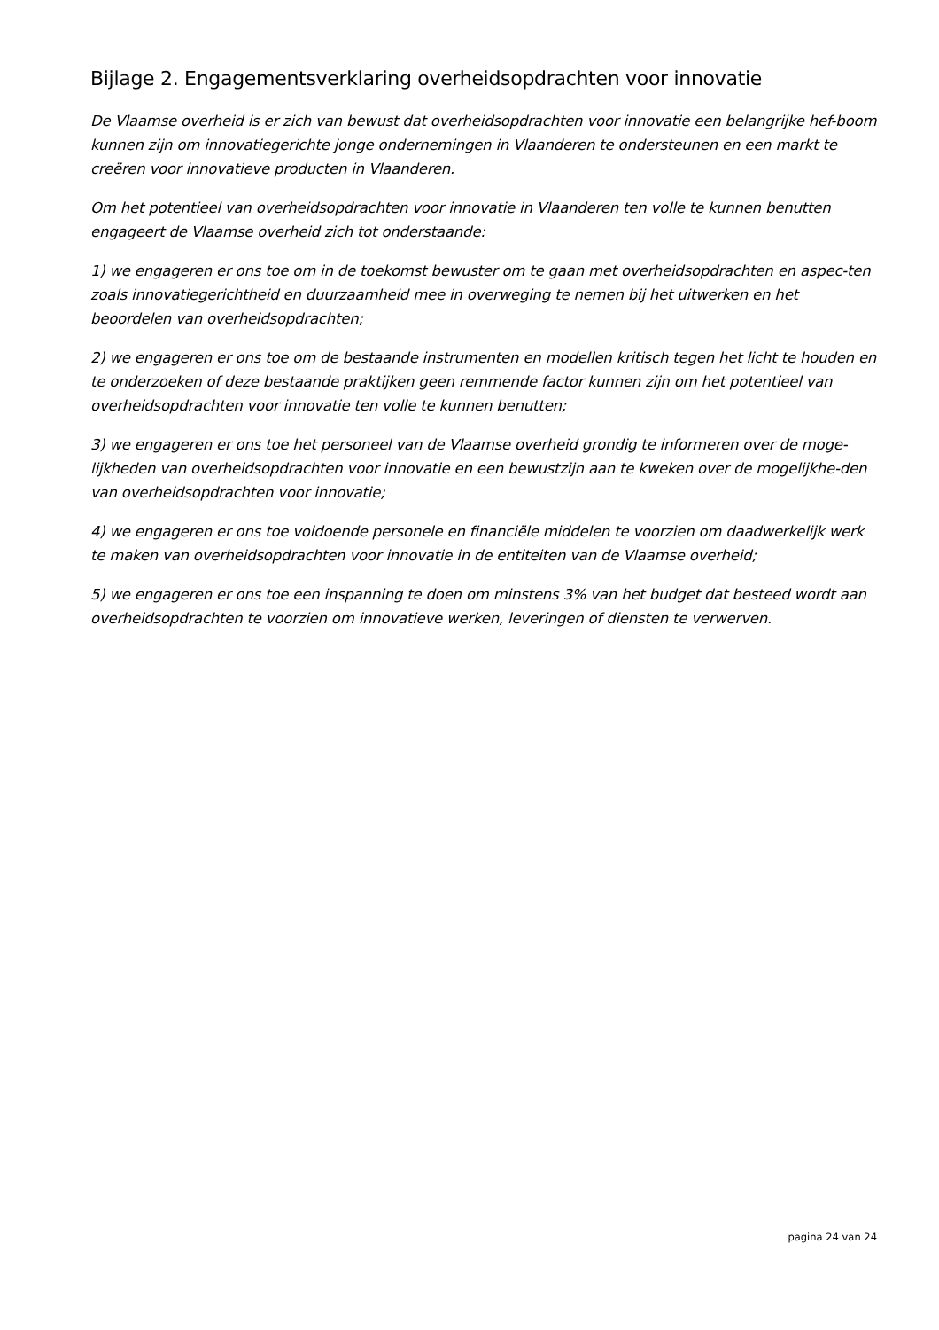Bijlage 2. Engagementsverklaring overheidsopdrachten voor innovatie
De Vlaamse overheid is er zich van bewust dat overheidsopdrachten voor innovatie een belangrijke hef-boom kunnen zijn om innovatiegerichte jonge ondernemingen in Vlaanderen te ondersteunen en een markt te creëren voor innovatieve producten in Vlaanderen.
Om het potentieel van overheidsopdrachten voor innovatie in Vlaanderen ten volle te kunnen benutten engageert de Vlaamse overheid zich tot onderstaande:
1) we engageren er ons toe om in de toekomst bewuster om te gaan met overheidsopdrachten en aspec-ten zoals innovatiegerichtheid en duurzaamheid mee in overweging te nemen bij het uitwerken en het beoordelen van overheidsopdrachten;
2) we engageren er ons toe om de bestaande instrumenten en modellen kritisch tegen het licht te houden en te onderzoeken of deze bestaande praktijken geen remmende factor kunnen zijn om het potentieel van overheidsopdrachten voor innovatie ten volle te kunnen benutten;
3) we engageren er ons toe het personeel van de Vlaamse overheid grondig te informeren over de moge-lijkheden van overheidsopdrachten voor innovatie en een bewustzijn aan te kweken over de mogelijkhe-den van overheidsopdrachten voor innovatie;
4) we engageren er ons toe voldoende personele en financiële middelen te voorzien om daadwerkelijk werk te maken van overheidsopdrachten voor innovatie in de entiteiten van de Vlaamse overheid;
5) we engageren er ons toe een inspanning te doen om minstens 3% van het budget dat besteed wordt aan overheidsopdrachten te voorzien om innovatieve werken, leveringen of diensten te verwerven.
pagina 24 van 24